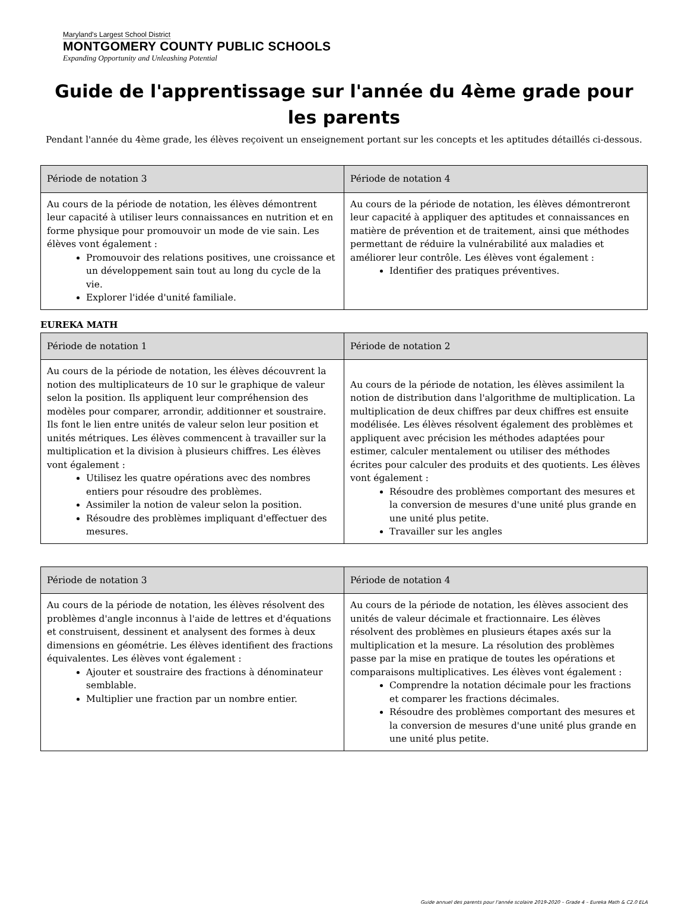Maryland's Largest School District
MONTGOMERY COUNTY PUBLIC SCHOOLS
Expanding Opportunity and Unleashing Potential
Guide de l'apprentissage sur l'année du 4ème grade pour les parents
Pendant l'année du 4ème grade, les élèves reçoivent un enseignement portant sur les concepts et les aptitudes détaillés ci-dessous.
| Période de notation 3 | Période de notation 4 |
| --- | --- |
| Au cours de la période de notation, les élèves démontrent leur capacité à utiliser leurs connaissances en nutrition et en forme physique pour promouvoir un mode de vie sain. Les élèves vont également : Promouvoir des relations positives, une croissance et un développement sain tout au long du cycle de la vie. Explorer l'idée d'unité familiale. | Au cours de la période de notation, les élèves démontreront leur capacité à appliquer des aptitudes et connaissances en matière de prévention et de traitement, ainsi que méthodes permettant de réduire la vulnérabilité aux maladies et améliorer leur contrôle. Les élèves vont également : Identifier des pratiques préventives. |
EUREKA MATH
| Période de notation 1 | Période de notation 2 |
| --- | --- |
| Au cours de la période de notation, les élèves découvrent la notion des multiplicateurs de 10 sur le graphique de valeur selon la position. Ils appliquent leur compréhension des modèles pour comparer, arrondir, additionner et soustraire. Ils font le lien entre unités de valeur selon leur position et unités métriques. Les élèves commencent à travailler sur la multiplication et la division à plusieurs chiffres. Les élèves vont également : Utilisez les quatre opérations avec des nombres entiers pour résoudre des problèmes. Assimiler la notion de valeur selon la position. Résoudre des problèmes impliquant d'effectuer des mesures. | Au cours de la période de notation, les élèves assimilent la notion de distribution dans l'algorithme de multiplication. La multiplication de deux chiffres par deux chiffres est ensuite modélisée. Les élèves résolvent également des problèmes et appliquent avec précision les méthodes adaptées pour estimer, calculer mentalement ou utiliser des méthodes écrites pour calculer des produits et des quotients. Les élèves vont également : Résoudre des problèmes comportant des mesures et la conversion de mesures d'une unité plus grande en une unité plus petite. Travailler sur les angles |
| Période de notation 3 | Période de notation 4 |
| --- | --- |
| Au cours de la période de notation, les élèves résolvent des problèmes d'angle inconnus à l'aide de lettres et d'équations et construisent, dessinent et analysent des formes à deux dimensions en géométrie. Les élèves identifient des fractions équivalentes. Les élèves vont également : Ajouter et soustraire des fractions à dénominateur semblable. Multiplier une fraction par un nombre entier. | Au cours de la période de notation, les élèves associent des unités de valeur décimale et fractionnaire. Les élèves résolvent des problèmes en plusieurs étapes axés sur la multiplication et la mesure. La résolution des problèmes passe par la mise en pratique de toutes les opérations et comparaisons multiplicatives. Les élèves vont également : Comprendre la notation décimale pour les fractions et comparer les fractions décimales. Résoudre des problèmes comportant des mesures et la conversion de mesures d'une unité plus grande en une unité plus petite. |
Guide annuel des parents pour l'année scolaire 2019-2020 – Grade 4 – Eureka Math & C2.0 ELA